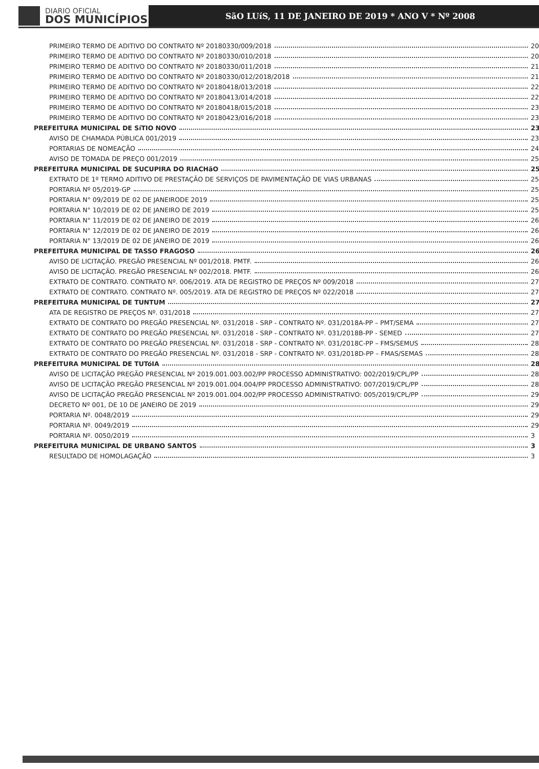DIARIO OFICIAL
DOS MUNICÍPIOS
SãO LUíS, 11 DE JANEIRO DE 2019 * ANO V * Nº 2008
PRIMEIRO TERMO DE ADITIVO DO CONTRATO Nº 20180330/009/2018 20
PRIMEIRO TERMO DE ADITIVO DO CONTRATO Nº 20180330/010/2018 20
PRIMEIRO TERMO DE ADITIVO DO CONTRATO Nº 20180330/011/2018 21
PRIMEIRO TERMO DE ADITIVO DO CONTRATO Nº 20180330/012/2018/2018 21
PRIMEIRO TERMO DE ADITIVO DO CONTRATO Nº 20180418/013/2018 22
PRIMEIRO TERMO DE ADITIVO DO CONTRATO Nº 20180413/014/2018 22
PRIMEIRO TERMO DE ADITIVO DO CONTRATO Nº 20180418/015/2018 23
PRIMEIRO TERMO DE ADITIVO DO CONTRATO Nº 20180423/016/2018 23
PREFEITURA MUNICIPAL DE SíTIO NOVO 23
AVISO DE CHAMADA PÚBLICA 001/2019 23
PORTARIAS DE NOMEAÇÃO 24
AVISO DE TOMADA DE PREÇO 001/2019 25
PREFEITURA MUNICIPAL DE SUCUPIRA DO RIACHãO 25
EXTRATO DE 1º TERMO ADITIVO DE PRESTAÇÃO DE SERVIÇOS DE PAVIMENTAÇÃO DE VIAS URBANAS 25
PORTARIA Nº 05/2019-GP 25
PORTARIA N° 09/2019 DE 02 DE JANEIRODE 2019 25
PORTARIA N° 10/2019 DE 02 DE JANEIRO DE 2019 25
PORTARIA N° 11/2019 DE 02 DE JANEIRO DE 2019 26
PORTARIA N° 12/2019 DE 02 DE JANEIRO DE 2019 26
PORTARIA N° 13/2019 DE 02 DE JANEIRO DE 2019 26
PREFEITURA MUNICIPAL DE TASSO FRAGOSO 26
AVISO DE LICITAÇÃO. PREGÃO PRESENCIAL Nº 001/2018. PMTF. 26
AVISO DE LICITAÇÃO. PREGÃO PRESENCIAL Nº 002/2018. PMTF. 26
EXTRATO DE CONTRATO. CONTRATO Nº. 006/2019. ATA DE REGISTRO DE PREÇOS Nº 009/2018 27
EXTRATO DE CONTRATO. CONTRATO Nº. 005/2019. ATA DE REGISTRO DE PREÇOS Nº 022/2018 27
PREFEITURA MUNICIPAL DE TUNTUM 27
ATA DE REGISTRO DE PREÇOS Nº. 031/2018 27
EXTRATO DE CONTRATO DO PREGÃO PRESENCIAL Nº. 031/2018 - SRP - CONTRATO Nº. 031/2018A-PP – PMT/SEMA 27
EXTRATO DE CONTRATO DO PREGÃO PRESENCIAL Nº. 031/2018 - SRP - CONTRATO Nº. 031/2018B-PP - SEMED 27
EXTRATO DE CONTRATO DO PREGÃO PRESENCIAL Nº. 031/2018 - SRP - CONTRATO Nº. 031/2018C-PP – FMS/SEMUS 28
EXTRATO DE CONTRATO DO PREGÃO PRESENCIAL Nº. 031/2018 - SRP - CONTRATO Nº. 031/2018D-PP – FMAS/SEMAS 28
PREFEITURA MUNICIPAL DE TUTóIA 28
AVISO DE LICITAÇÃO PREGÃO PRESENCIAL Nº 2019.001.003.002/PP PROCESSO ADMINISTRATIVO: 002/2019/CPL/PP 28
AVISO DE LICITAÇÃO PREGÃO PRESENCIAL Nº 2019.001.004.004/PP PROCESSO ADMINISTRATIVO: 007/2019/CPL/PP 28
AVISO DE LICITAÇÃO PREGÃO PRESENCIAL Nº 2019.001.004.002/PP PROCESSO ADMINISTRATIVO: 005/2019/CPL/PP 29
DECRETO Nº 001, DE 10 DE JANEIRO DE 2019 29
PORTARIA Nº. 0048/2019 29
PORTARIA Nº. 0049/2019 29
PORTARIA Nº. 0050/2019 3
PREFEITURA MUNICIPAL DE URBANO SANTOS 3
RESULTADO DE HOMOLAGAÇÃO 3